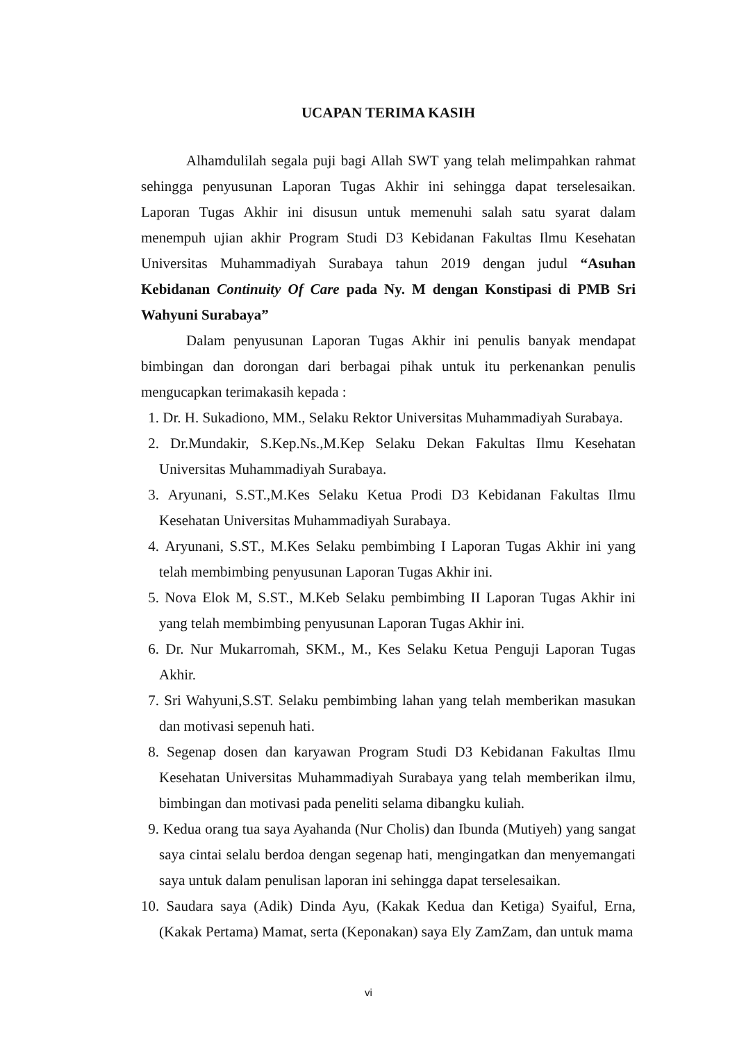UCAPAN TERIMA KASIH
Alhamdulilah segala puji bagi Allah SWT yang telah melimpahkan rahmat sehingga penyusunan Laporan Tugas Akhir ini sehingga dapat terselesaikan. Laporan Tugas Akhir ini disusun untuk memenuhi salah satu syarat dalam menempuh ujian akhir Program Studi D3 Kebidanan Fakultas Ilmu Kesehatan Universitas Muhammadiyah Surabaya tahun 2019 dengan judul “Asuhan Kebidanan Continuity Of Care pada Ny. M dengan Konstipasi di PMB Sri Wahyuni Surabaya”
Dalam penyusunan Laporan Tugas Akhir ini penulis banyak mendapat bimbingan dan dorongan dari berbagai pihak untuk itu perkenankan penulis mengucapkan terimakasih kepada :
1. Dr. H. Sukadiono, MM., Selaku Rektor Universitas Muhammadiyah Surabaya.
2. Dr.Mundakir, S.Kep.Ns.,M.Kep Selaku Dekan Fakultas Ilmu Kesehatan Universitas Muhammadiyah Surabaya.
3. Aryunani, S.ST.,M.Kes Selaku Ketua Prodi D3 Kebidanan Fakultas Ilmu Kesehatan Universitas Muhammadiyah Surabaya.
4. Aryunani, S.ST., M.Kes Selaku pembimbing I Laporan Tugas Akhir ini yang telah membimbing penyusunan Laporan Tugas Akhir ini.
5. Nova Elok M, S.ST., M.Keb Selaku pembimbing II Laporan Tugas Akhir ini yang telah membimbing penyusunan Laporan Tugas Akhir ini.
6. Dr. Nur Mukarromah, SKM., M., Kes Selaku Ketua Penguji Laporan Tugas Akhir.
7. Sri Wahyuni,S.ST. Selaku pembimbing lahan yang telah memberikan masukan dan motivasi sepenuh hati.
8. Segenap dosen dan karyawan Program Studi D3 Kebidanan Fakultas Ilmu Kesehatan Universitas Muhammadiyah Surabaya yang telah memberikan ilmu, bimbingan dan motivasi pada peneliti selama dibangku kuliah.
9. Kedua orang tua saya Ayahanda (Nur Cholis) dan Ibunda (Mutiyeh) yang sangat saya cintai selalu berdoa dengan segenap hati, mengingatkan dan menyemangati saya untuk dalam penulisan laporan ini sehingga dapat terselesaikan.
10.
Saudara saya (Adik) Dinda Ayu, (Kakak Kedua dan Ketiga) Syaiful, Erna, (Kakak Pertama) Mamat, serta (Keponakan) saya Ely ZamZam, dan untuk mama
vi